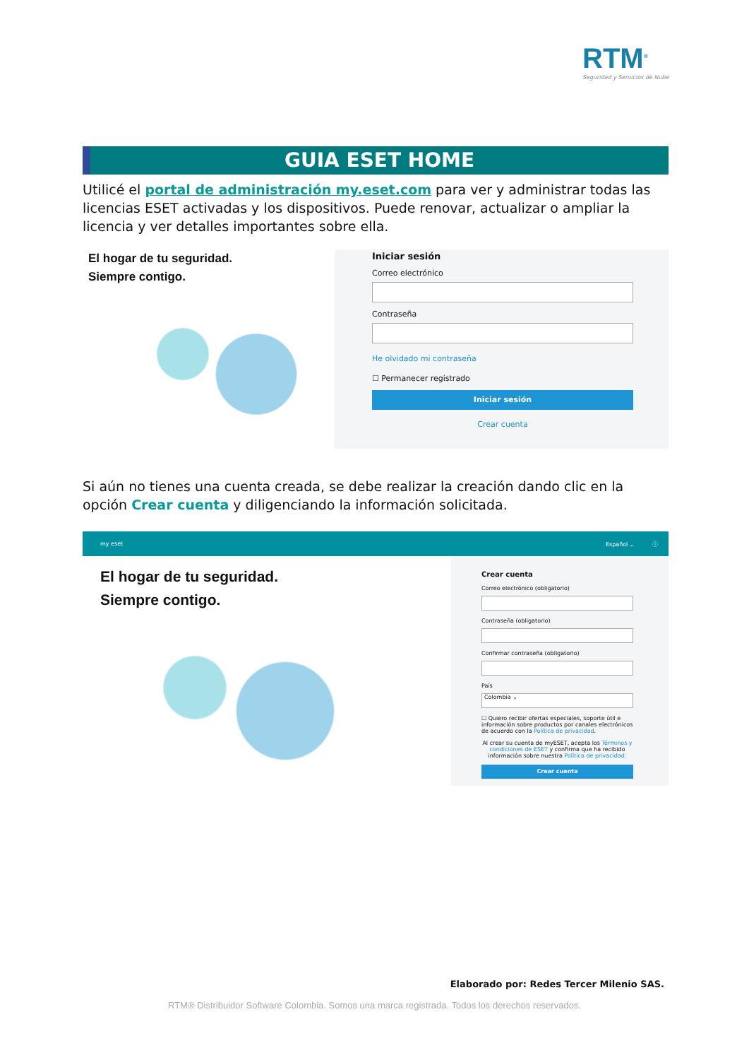RTM<sup>®</sup>
Seguridad y Servicios de Nube
GUIA ESET HOME
Utilicé el portal de administración my.eset.com para ver y administrar todas las licencias ESET activadas y los dispositivos. Puede renovar, actualizar o ampliar la licencia y ver detalles importantes sobre ella.
El hogar de tu seguridad.
Siempre contigo.
Iniciar sesión
Correo electrónico
Contraseña
He olvidado mi contraseña
☐ Permanecer registrado
Iniciar sesión
Crear cuenta
Si aún no tienes una cuenta creada, se debe realizar la creación dando clic en la opción Crear cuenta y diligenciando la información solicitada.
my eset Español ⌄ ⓘ
El hogar de tu seguridad.
Siempre contigo.
Crear cuenta
Correo electrónico (obligatorio)
Contraseña (obligatorio)
Confirmar contraseña (obligatorio)
País
Colombia ⌄
☐ Quiero recibir ofertas especiales, soporte útil e información sobre productos por canales electrónicos de acuerdo con la Política de privacidad.
Al crear su cuenta de myESET, acepta los Términos y condiciones de ESET y confirma que ha recibido información sobre nuestra Política de privacidad.
Crear cuenta
Elaborado por: Redes Tercer Milenio SAS.
RTM® Distribuidor Software Colombia. Somos una marca registrada. Todos los derechos reservados.